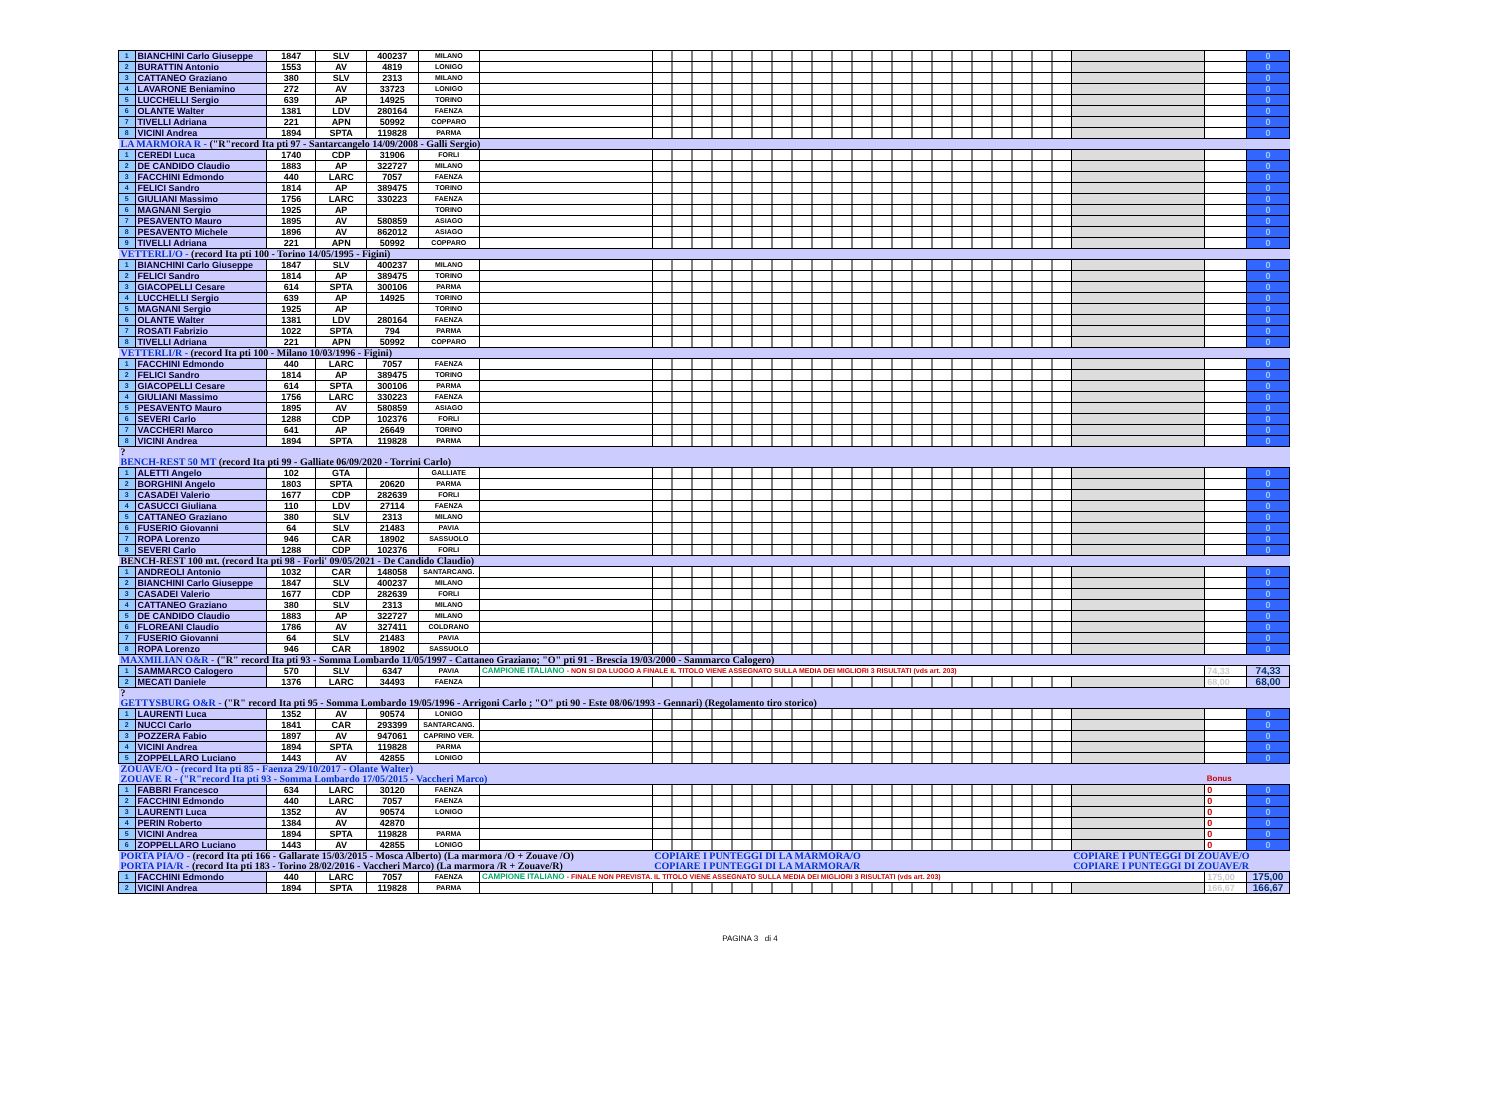| 1 | BIANCHINI Carlo Giuseppe | 1847 | SLV | 400237 | MILANO | | | | | 0 |
| 2 | BURATTIN Antonio | 1553 | AV | 4819 | LONIGO | | | | | 0 |
| 3 | CATTANEO Graziano | 380 | SLV | 2313 | MILANO | | | | | 0 |
| 4 | LAVARONE Beniamino | 272 | AV | 33723 | LONIGO | | | | | 0 |
| 5 | LUCCHELLI Sergio | 639 | AP | 14925 | TORINO | | | | | 0 |
| 6 | OLANTE Walter | 1381 | LDV | 280164 | FAENZA | | | | | 0 |
| 7 | TIVELLI Adriana | 221 | APN | 50992 | COPPARO | | | | | 0 |
| 8 | VICINI Andrea | 1894 | SPTA | 119828 | PARMA | | | | | 0 |
| LA MARMORA R - ("R"record Ita pti 97 - Santarcangelo 14/09/2008 - Galli Sergio) | | | | | | | | | | |
| 1 | CEREDI Luca | 1740 | CDP | 31906 | FORLI | | | | | 0 |
| 2 | DE CANDIDO Claudio | 1883 | AP | 322727 | MILANO | | | | | 0 |
| 3 | FACCHINI Edmondo | 440 | LARC | 7057 | FAENZA | | | | | 0 |
| 4 | FELICI Sandro | 1814 | AP | 389475 | TORINO | | | | | 0 |
| 5 | GIULIANI Massimo | 1756 | LARC | 330223 | FAENZA | | | | | 0 |
| 6 | MAGNANI Sergio | 1925 | AP | | TORINO | | | | | 0 |
| 7 | PESAVENTO Mauro | 1895 | AV | 580859 | ASIAGO | | | | | 0 |
| 8 | PESAVENTO Michele | 1896 | AV | 862012 | ASIAGO | | | | | 0 |
| 9 | TIVELLI Adriana | 221 | APN | 50992 | COPPARO | | | | | 0 |
| VETTERLI/O - (record Ita pti 100 - Torino 14/05/1995 - Figini) | | | | | | | | | | |
| 1 | BIANCHINI Carlo Giuseppe | 1847 | SLV | 400237 | MILANO | | | | | 0 |
| 2 | FELICI Sandro | 1814 | AP | 389475 | TORINO | | | | | 0 |
| 3 | GIACOPELLI Cesare | 614 | SPTA | 300106 | PARMA | | | | | 0 |
| 4 | LUCCHELLI Sergio | 639 | AP | 14925 | TORINO | | | | | 0 |
| 5 | MAGNANI Sergio | 1925 | AP | | TORINO | | | | | 0 |
| 6 | OLANTE Walter | 1381 | LDV | 280164 | FAENZA | | | | | 0 |
| 7 | ROSATI Fabrizio | 1022 | SPTA | 794 | PARMA | | | | | 0 |
| 8 | TIVELLI Adriana | 221 | APN | 50992 | COPPARO | | | | | 0 |
| VETTERLI/R - (record Ita pti 100 - Milano 10/03/1996 - Figini) | | | | | | | | | | |
| 1 | FACCHINI Edmondo | 440 | LARC | 7057 | FAENZA | | | | | 0 |
| 2 | FELICI Sandro | 1814 | AP | 389475 | TORINO | | | | | 0 |
| 3 | GIACOPELLI Cesare | 614 | SPTA | 300106 | PARMA | | | | | 0 |
| 4 | GIULIANI Massimo | 1756 | LARC | 330223 | FAENZA | | | | | 0 |
| 5 | PESAVENTO Mauro | 1895 | AV | 580859 | ASIAGO | | | | | 0 |
| 6 | SEVERI Carlo | 1288 | CDP | 102376 | FORLI | | | | | 0 |
| 7 | VACCHERI Marco | 641 | AP | 26649 | TORINO | | | | | 0 |
| 8 | VICINI Andrea | 1894 | SPTA | 119828 | PARMA | | | | | 0 |
| ? | | | | | | | | | | |
| BENCH-REST 50 MT (record Ita pti 99 - Galliate 06/09/2020 - Torrini Carlo) | | | | | | | | | | |
| 1 | ALETTI Angelo | 102 | GTA | | GALLIATE | | | | | 0 |
| 2 | BORGHINI Angelo | 1803 | SPTA | 20620 | PARMA | | | | | 0 |
| 3 | CASADEI Valerio | 1677 | CDP | 282639 | FORLI | | | | | 0 |
| 4 | CASUCCI Giuliana | 110 | LDV | 27114 | FAENZA | | | | | 0 |
| 5 | CATTANEO Graziano | 380 | SLV | 2313 | MILANO | | | | | 0 |
| 6 | FUSERIO Giovanni | 64 | SLV | 21483 | PAVIA | | | | | 0 |
| 7 | ROPA Lorenzo | 946 | CAR | 18902 | SASSUOLO | | | | | 0 |
| 8 | SEVERI Carlo | 1288 | CDP | 102376 | FORLI | | | | | 0 |
| BENCH-REST 100 mt. (record Ita pti 98 - Forli' 09/05/2021 - De Candido Claudio) | | | | | | | | | | |
| 1 | ANDREOLI Antonio | 1032 | CAR | 148058 | SANTARCANG. | | | | | 0 |
| 2 | BIANCHINI Carlo Giuseppe | 1847 | SLV | 400237 | MILANO | | | | | 0 |
| 3 | CASADEI Valerio | 1677 | CDP | 282639 | FORLI | | | | | 0 |
| 4 | CATTANEO Graziano | 380 | SLV | 2313 | MILANO | | | | | 0 |
| 5 | DE CANDIDO Claudio | 1883 | AP | 322727 | MILANO | | | | | 0 |
| 6 | FLOREANI Claudio | 1786 | AV | 327411 | COLDRANO | | | | | 0 |
| 7 | FUSERIO Giovanni | 64 | SLV | 21483 | PAVIA | | | | | 0 |
| 8 | ROPA Lorenzo | 946 | CAR | 18902 | SASSUOLO | | | | | 0 |
| MAXMILIAN O&R - ("R" record Ita pti 93 - Somma Lombardo 11/05/1997 - Cattaneo Graziano; "O" pti 91 - Brescia 19/03/2000 - Sammarco Calogero) | | | | | | | | | | |
| 1 | SAMMARCO Calogero | 570 | SLV | 6347 | PAVIA | CAMPIONE ITALIANO - NON SI DA LUOGO A FINALE IL TITOLO VIENE ASSEGNATO SULLA MEDIA DEI MIGLIORI 3 RISULTATI (vds art. 203) | | | 74,33 | 74,33 |
| 2 | MECATI Daniele | 1376 | LARC | 34493 | FAENZA | | | | 68,00 | 68,00 |
| ? | | | | | | | | | | |
| GETTYSBURG O&R - ("R" record Ita pti 95 - Somma Lombardo 19/05/1996 - Arrigoni Carlo ; "O" pti 90 - Este 08/06/1993 - Gennari) (Regolamento tiro storico) | | | | | | | | | | |
| 1 | LAURENTI Luca | 1352 | AV | 90574 | LONIGO | | | | | 0 |
| 2 | NUCCI Carlo | 1841 | CAR | 293399 | SANTARCANG. | | | | | 0 |
| 3 | POZZERA Fabio | 1897 | AV | 947061 | CAPRINO VER. | | | | | 0 |
| 4 | VICINI Andrea | 1894 | SPTA | 119828 | PARMA | | | | | 0 |
| 5 | ZOPPELLARO Luciano | 1443 | AV | 42855 | LONIGO | | | | | 0 |
| ZOUAVE/O - (record Ita pti 85 - Faenza 29/10/2017 - Olante Walter) | | | | | | | | | | |
| ZOUAVE R - ("R"record Ita pti 93 - Somma Lombardo 17/05/2015 - Vaccheri Marco) | | | | | | | | | Bonus | |
| 1 | FABBRI Francesco | 634 | LARC | 30120 | FAENZA | | | | 0 | 0 |
| 2 | FACCHINI Edmondo | 440 | LARC | 7057 | FAENZA | | | | 0 | 0 |
| 3 | LAURENTI Luca | 1352 | AV | 90574 | LONIGO | | | | 0 | 0 |
| 4 | PERIN Roberto | 1384 | AV | 42870 | | | | | 0 | 0 |
| 5 | VICINI Andrea | 1894 | SPTA | 119828 | PARMA | | | | 0 | 0 |
| 6 | ZOPPELLARO Luciano | 1443 | AV | 42855 | LONIGO | | | | 0 | 0 |
| PORTA PIA/O - (record Ita pti 166 - Gallarate 15/03/2015 - Mosca Alberto) (La marmora /O + Zouave /O) | | | | | | | COPIARE I PUNTEGGI DI LA MARMORA/O | COPIARE I PUNTEGGI DI ZOUAVE/O | | |
| PORTA PIA/R - (record Ita pti 183 - Torino 28/02/2016 - Vaccheri Marco) (La marmora /R + Zouave/R) | | | | | | | COPIARE I PUNTEGGI DI LA MARMORA/R | COPIARE I PUNTEGGI DI ZOUAVE/R | | |
| 1 | FACCHINI Edmondo | 440 | LARC | 7057 | FAENZA | CAMPIONE ITALIANO - FINALE NON PREVISTA. IL TITOLO VIENE ASSEGNATO SULLA MEDIA DEI MIGLIORI 3 RISULTATI (vds art. 203) | | | 175,00 | 175,00 |
| 2 | VICINI Andrea | 1894 | SPTA | 119828 | PARMA | | | | 166,67 | 166,67 |
PAGINA 3 di 4